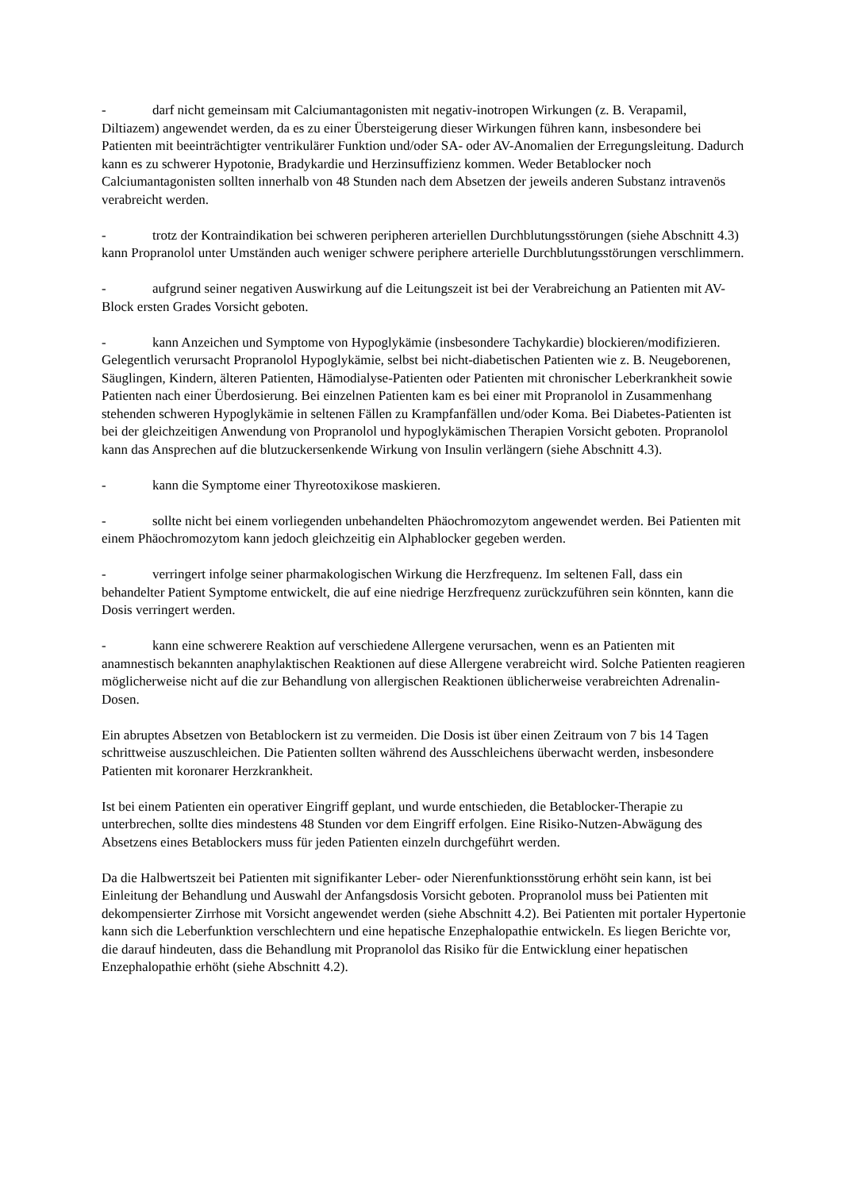- darf nicht gemeinsam mit Calciumantagonisten mit negativ-inotropen Wirkungen (z. B. Verapamil, Diltiazem) angewendet werden, da es zu einer Übersteigerung dieser Wirkungen führen kann, insbesondere bei Patienten mit beeinträchtigter ventrikulärer Funktion und/oder SA- oder AV-Anomalien der Erregungsleitung. Dadurch kann es zu schwerer Hypotonie, Bradykardie und Herzinsuffizienz kommen. Weder Betablocker noch Calciumantagonisten sollten innerhalb von 48 Stunden nach dem Absetzen der jeweils anderen Substanz intravenös verabreicht werden.
- trotz der Kontraindikation bei schweren peripheren arteriellen Durchblutungsstörungen (siehe Abschnitt 4.3) kann Propranolol unter Umständen auch weniger schwere periphere arterielle Durchblutungsstörungen verschlimmern.
- aufgrund seiner negativen Auswirkung auf die Leitungszeit ist bei der Verabreichung an Patienten mit AV-Block ersten Grades Vorsicht geboten.
- kann Anzeichen und Symptome von Hypoglykämie (insbesondere Tachykardie) blockieren/modifizieren. Gelegentlich verursacht Propranolol Hypoglykämie, selbst bei nicht-diabetischen Patienten wie z. B. Neugeborenen, Säuglingen, Kindern, älteren Patienten, Hämodialyse-Patienten oder Patienten mit chronischer Leberkrankheit sowie Patienten nach einer Überdosierung. Bei einzelnen Patienten kam es bei einer mit Propranolol in Zusammenhang stehenden schweren Hypoglykämie in seltenen Fällen zu Krampfanfällen und/oder Koma. Bei Diabetes-Patienten ist bei der gleichzeitigen Anwendung von Propranolol und hypoglykämischen Therapien Vorsicht geboten. Propranolol kann das Ansprechen auf die blutzuckersenkende Wirkung von Insulin verlängern (siehe Abschnitt 4.3).
- kann die Symptome einer Thyreotoxikose maskieren.
- sollte nicht bei einem vorliegenden unbehandelten Phäochromozytom angewendet werden. Bei Patienten mit einem Phäochromozytom kann jedoch gleichzeitig ein Alphablocker gegeben werden.
- verringert infolge seiner pharmakologischen Wirkung die Herzfrequenz. Im seltenen Fall, dass ein behandelter Patient Symptome entwickelt, die auf eine niedrige Herzfrequenz zurückzuführen sein könnten, kann die Dosis verringert werden.
- kann eine schwerere Reaktion auf verschiedene Allergene verursachen, wenn es an Patienten mit anamnestisch bekannten anaphylaktischen Reaktionen auf diese Allergene verabreicht wird. Solche Patienten reagieren möglicherweise nicht auf die zur Behandlung von allergischen Reaktionen üblicherweise verabreichten Adrenalin-Dosen.
Ein abruptes Absetzen von Betablockern ist zu vermeiden. Die Dosis ist über einen Zeitraum von 7 bis 14 Tagen schrittweise auszuschleichen. Die Patienten sollten während des Ausschleichens überwacht werden, insbesondere Patienten mit koronarer Herzkrankheit.
Ist bei einem Patienten ein operativer Eingriff geplant, und wurde entschieden, die Betablocker-Therapie zu unterbrechen, sollte dies mindestens 48 Stunden vor dem Eingriff erfolgen. Eine Risiko-Nutzen-Abwägung des Absetzens eines Betablockers muss für jeden Patienten einzeln durchgeführt werden.
Da die Halbwertszeit bei Patienten mit signifikanter Leber- oder Nierenfunktionsstörung erhöht sein kann, ist bei Einleitung der Behandlung und Auswahl der Anfangsdosis Vorsicht geboten. Propranolol muss bei Patienten mit dekompensierter Zirrhose mit Vorsicht angewendet werden (siehe Abschnitt 4.2). Bei Patienten mit portaler Hypertonie kann sich die Leberfunktion verschlechtern und eine hepatische Enzephalopathie entwickeln. Es liegen Berichte vor, die darauf hindeuten, dass die Behandlung mit Propranolol das Risiko für die Entwicklung einer hepatischen Enzephalopathie erhöht (siehe Abschnitt 4.2).